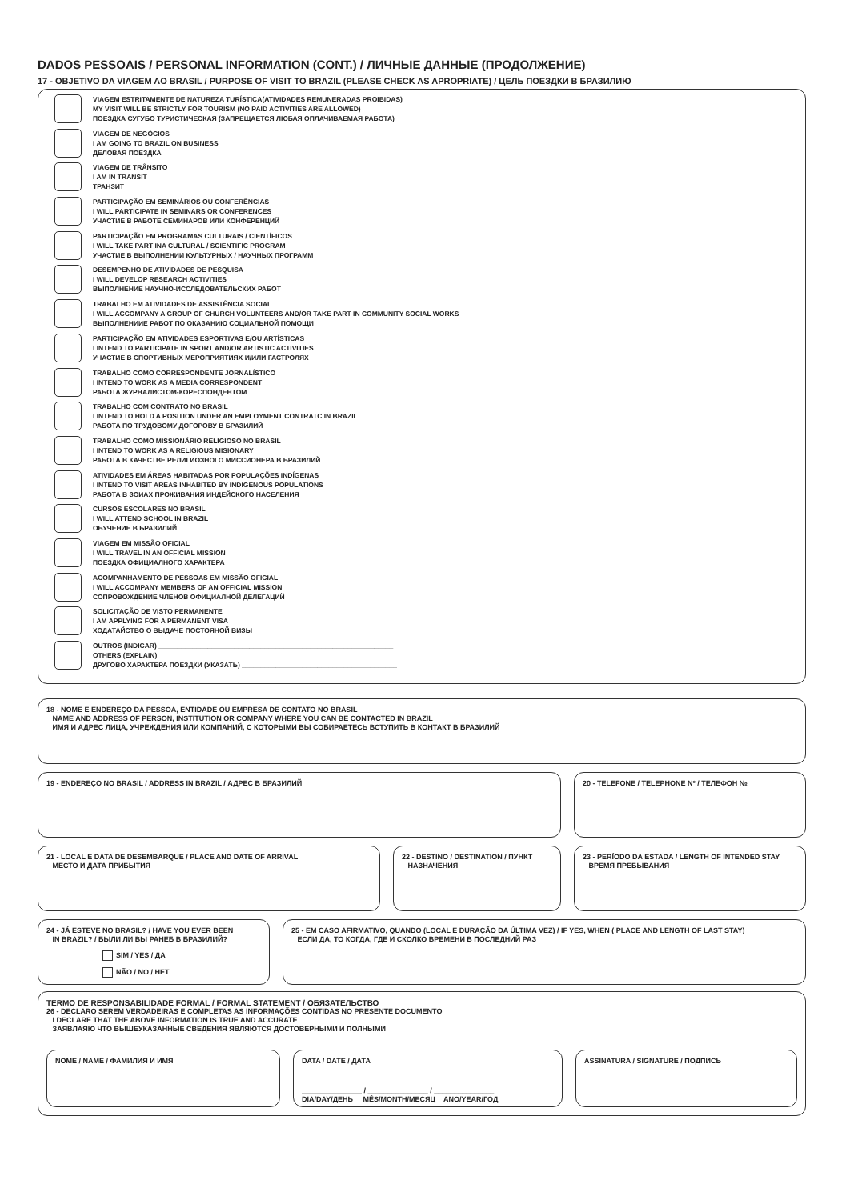DADOS PESSOAIS / PERSONAL INFORMATION (CONT.) / ЛИЧНЫЕ ДАННЫЕ (ПРОДОЛЖЕНИЕ)
17 - OBJETIVO DA VIAGEM AO BRASIL / PURPOSE OF VISIT TO BRAZIL (PLEASE CHECK AS APROPRIATE) / ЦЕЛЬ ПОЕЗДКИ В БРАЗИЛИЮ
VIAGEM ESTRITAMENTE DE NATUREZA TURÍSTICA(ATIVIDADES REMUNERADAS PROIBIDAS)
MY VISIT WILL BE STRICTLY FOR TOURISM (NO PAID ACTIVITIES ARE ALLOWED)
ПОЕЗДКА СУГУБО ТУРИСТИЧЕСКАЯ (ЗАПРЕЩАЕТСЯ ЛЮБАЯ ОПЛАЧИВАЕМАЯ РАБОТА)
VIAGEM DE NEGÓCIOS
I AM GOING TO BRAZIL ON BUSINESS
ДЕЛОВАЯ ПОЕЗДКА
VIAGEM DE TRÂNSITO
I AM IN TRANSIT
ТРАНЗИТ
PARTICIPAÇÃO EM SEMINÁRIOS OU CONFERÊNCIAS
I WILL PARTICIPATE IN SEMINARS OR CONFERENCES
УЧАСТИЕ В РАБОТЕ СЕМИНАРОВ ИЛИ КОНФЕРЕНЦИЙ
PARTICIPAÇÃO EM PROGRAMAS CULTURAIS / CIENTÍFICOS
I WILL TAKE PART INA CULTURAL / SCIENTIFIC PROGRAM
УЧАСТИЕ В ВЫПОЛНЕНИИ КУЛЬТУРНЫХ / НАУЧНЫХ ПРОГРАММ
DESEMPENHO DE ATIVIDADES DE PESQUISA
I WILL DEVELOP RESEARCH ACTIVITIES
ВЫПОЛНЕНИЕ НАУЧНО-ИССЛЕДОВАТЕЛЬСКИХ РАБОТ
TRABALHO EM ATIVIDADES DE ASSISTÊNCIA SOCIAL
I WILL ACCOMPANY A GROUP OF CHURCH VOLUNTEERS AND/OR TAKE PART IN COMMUNITY SOCIAL WORKS
ВЫПОЛНЕНИИЕ РАБОТ ПО ОКАЗАНИЮ СОЦИАЛЬНОЙ ПОМОЩИ
PARTICIPAÇÃO EM ATIVIDADES ESPORTIVAS E/OU ARTÍSTICAS
I INTEND TO PARTICIPATE IN SPORT AND/OR ARTISTIC ACTIVITIES
УЧАСТИЕ В СПОРТИВНЫХ МЕРОПРИЯТИЯХ И/ИЛИ ГАСТРОЛЯХ
TRABALHO COMO CORRESPONDENTE JORNALÍSTICO
I INTEND TO WORK AS A MEDIA CORRESPONDENT
РАБОТА ЖУРНАЛИСТОМ-КОРЕСПОНДЕНТОМ
TRABALHO COM CONTRATO NO BRASIL
I INTEND TO HOLD A POSITION UNDER AN EMPLOYMENT CONTRATC IN BRAZIL
РАБОТА ПО ТРУДОВОМУ ДОГОРОВУ В БРАЗИЛИЙ
TRABALHO COMO MISSIONÁRIO RELIGIOSO NO BRASIL
I INTEND TO WORK AS A RELIGIOUS MISIONARY
РАБОТА В КАЧЕСТВЕ РЕЛИГИОЗНОГО МИССИОНЕРА В БРАЗИЛИЙ
ATIVIDADES EM ÁREAS HABITADAS POR POPULAÇÕES INDÍGENAS
I INTEND TO VISIT AREAS INHABITED BY INDIGENOUS POPULATIONS
РАБОТА В ЗОИАХ ПРОЖИВАНИЯ ИНДЕЙСКОГО НАСЕЛЕНИЯ
CURSOS ESCOLARES NO BRASIL
I WILL ATTEND SCHOOL IN BRAZIL
ОБУЧЕНИЕ В БРАЗИЛИЙ
VIAGEM EM MISSÃO OFICIAL
I WILL TRAVEL IN AN OFFICIAL MISSION
ПОЕЗДКА ОФИЦИАЛНОГО ХАРАКТЕРА
ACOMPANHAMENTO DE PESSOAS EM MISSÃO OFICIAL
I WILL ACCOMPANY MEMBERS OF AN OFFICIAL MISSION
СОПРОВОЖДЕНИЕ ЧЛЕНОВ ОФИЦИАЛНОЙ ДЕЛЕГАЦИЙ
SOLICITAÇÃO DE VISTO PERMANENTE
I AM APPLYING FOR A PERMANENT VISA
ХОДАТАЙСТВО О ВЫДАЧЕ ПОСТОЯНОЙ ВИЗЫ
OUTROS (INDICAR) ______________________________________________________________
OTHERS (EXPLAIN) ______________________________________________________________
ДРУГОВО ХАРАКТЕРА ПОЕЗДКИ (УКАЗАТЬ) _________________________________________
18 - NOME E ENDEREÇO DA PESSOA, ENTIDADE OU EMPRESA DE CONTATO NO BRASIL
NAME AND ADDRESS OF PERSON, INSTITUTION OR COMPANY WHERE YOU CAN BE CONTACTED IN BRAZIL
ИМЯ И АДРЕС ЛИЦА, УЧРЕЖДЕНИЯ ИЛИ КОМПАНИЙ, С КОТОРЫМИ ВЫ СОБИРАЕТЕСЬ ВСТУПИТЬ В КОНТАКТ В БРАЗИЛИЙ
19 - ENDEREÇO NO BRASIL / ADDRESS IN BRAZIL / АДРЕС В БРАЗИЛИЙ
20 - TELEFONE / TELEPHONE Nº / ТЕЛЕФОН №
21 - LOCAL E DATA DE DESEMBARQUE / PLACE AND DATE OF ARRIVAL
МЕСТО И ДАТА ПРИБЫТИЯ
22 - DESTINO / DESTINATION / ПУНКТ
НАЗНАЧЕНИЯ
23 - PERÍODO DA ESTADA / LENGTH OF INTENDED STAY
ВРЕМЯ ПРЕБЫВАНИЯ
24 - JÁ ESTEVE NO BRASIL? / HAVE YOU EVER BEEN
IN BRAZIL? / БЫЛИ ЛИ ВЫ РАНЕБ В БРАЗИЛИЙ?
SIM / YES / ДА
NÃO / NO / НЕТ
25 - EM CASO AFIRMATIVO, QUANDO (LOCAL E DURAÇÃO DA ÚLTIMA VEZ) / IF YES, WHEN ( PLACE AND LENGTH OF LAST STAY)
ЕСЛИ ДА, ТО КОГДА, ГДЕ И СКОЛКО ВРЕМЕНИ В ПОСЛЕДНИЙ РАЗ
TERMO DE RESPONSABILIDADE FORMAL / FORMAL STATEMENT / ОБЯЗАТЕЛЬСТВО
26 - DECLARO SEREM VERDADEIRAS E COMPLETAS AS INFORMAÇÕES CONTIDAS NO PRESENTE DOCUMENTO
I DECLARE THAT THE ABOVE INFORMATION IS TRUE AND ACCURATE
ЗАЯВЛАЯЮ ЧТО ВЫШЕУКАЗАННЫЕ СВЕДЕНИЯ ЯВЛЯЮТСЯ ДОСТОВЕРНЫМИ И ПОЛНЫМИ
NOME / NAME / ФАМИЛИЯ И ИМЯ DATA / DATE / ДАТА
_______________ / _______________ / _______________
DIA/DAY/ДЕНЬ MÊS/MONTH/МЕСЯЦ ANO/YEAR/ГОД
ASSINATURA / SIGNATURE / ПОДПИСЬ